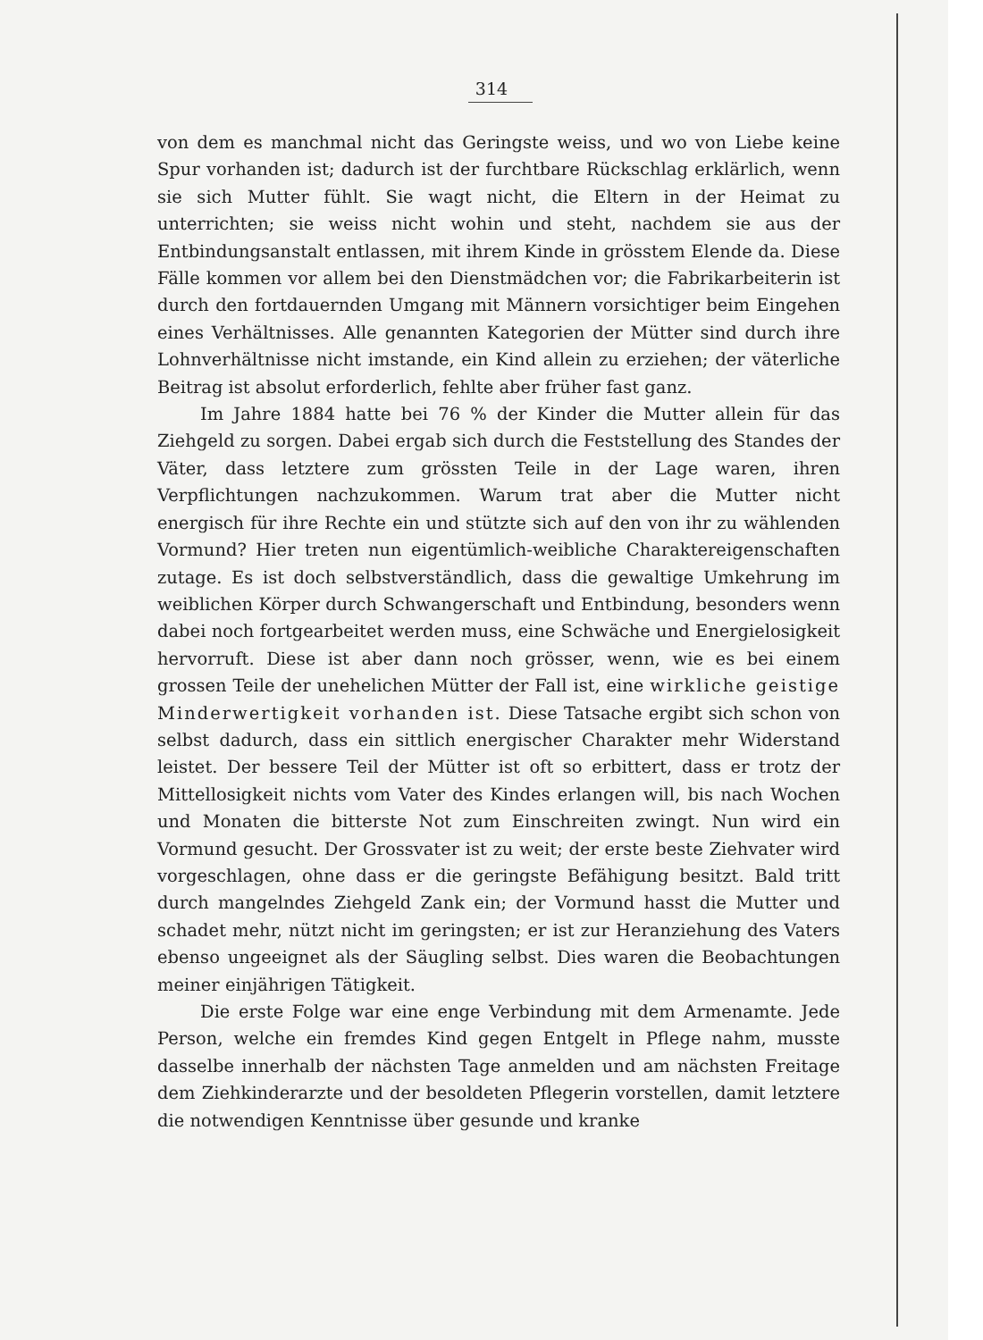314
von dem es manchmal nicht das Geringste weiss, und wo von Liebe keine Spur vorhanden ist; dadurch ist der furchtbare Rückschlag erklärlich, wenn sie sich Mutter fühlt. Sie wagt nicht, die Eltern in der Heimat zu unterrichten; sie weiss nicht wohin und steht, nachdem sie aus der Entbindungsanstalt entlassen, mit ihrem Kinde in grösstem Elende da. Diese Fälle kommen vor allem bei den Dienstmädchen vor; die Fabrikarbeiterin ist durch den fortdauernden Umgang mit Männern vorsichtiger beim Eingehen eines Verhältnisses. Alle genannten Kategorien der Mütter sind durch ihre Lohnverhältnisse nicht imstande, ein Kind allein zu erziehen; der väterliche Beitrag ist absolut erforderlich, fehlte aber früher fast ganz.
Im Jahre 1884 hatte bei 76 % der Kinder die Mutter allein für das Ziehgeld zu sorgen. Dabei ergab sich durch die Feststellung des Standes der Väter, dass letztere zum grössten Teile in der Lage waren, ihren Verpflichtungen nachzukommen. Warum trat aber die Mutter nicht energisch für ihre Rechte ein und stützte sich auf den von ihr zu wählenden Vormund? Hier treten nun eigentümlich-weibliche Charaktereigenschaften zutage. Es ist doch selbstverständlich, dass die gewaltige Umkehrung im weiblichen Körper durch Schwangerschaft und Entbindung, besonders wenn dabei noch fortgearbeitet werden muss, eine Schwäche und Energielosigkeit hervorruft. Diese ist aber dann noch grösser, wenn, wie es bei einem grossen Teile der unehelichen Mütter der Fall ist, eine wirkliche geistige Minderwertigkeit vorhanden ist. Diese Tatsache ergibt sich schon von selbst dadurch, dass ein sittlich energischer Charakter mehr Widerstand leistet. Der bessere Teil der Mütter ist oft so erbittert, dass er trotz der Mittellosigkeit nichts vom Vater des Kindes erlangen will, bis nach Wochen und Monaten die bitterste Not zum Einschreiten zwingt. Nun wird ein Vormund gesucht. Der Grossvater ist zu weit; der erste beste Ziehvater wird vorgeschlagen, ohne dass er die geringste Befähigung besitzt. Bald tritt durch mangelndes Ziehgeld Zank ein; der Vormund hasst die Mutter und schadet mehr, nützt nicht im geringsten; er ist zur Heranziehung des Vaters ebenso ungeeignet als der Säugling selbst. Dies waren die Beobachtungen meiner einjährigen Tätigkeit.
Die erste Folge war eine enge Verbindung mit dem Armenamte. Jede Person, welche ein fremdes Kind gegen Entgelt in Pflege nahm, musste dasselbe innerhalb der nächsten Tage anmelden und am nächsten Freitage dem Ziehkinderarzte und der besoldeten Pflegerin vorstellen, damit letztere die notwendigen Kenntnisse über gesunde und kranke